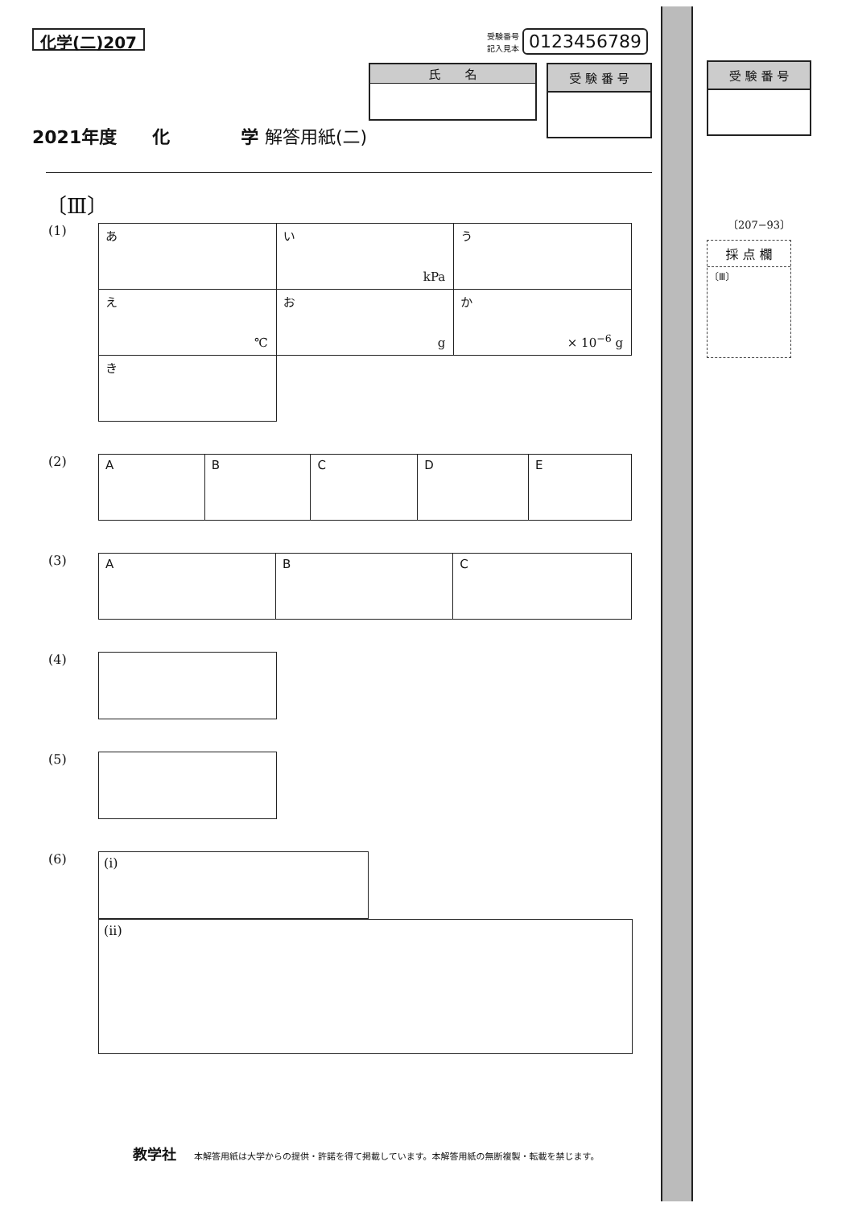化学(二)207
受験番号
記入見本 0123456789
氏　　名
受 験 番 号
2021年度　　化　　　　学 解答用紙(二)
〔Ⅲ〕
(1)
| あ | い kPa | う |
| え ℃ | お g | か × 10<sup>−6</sup> g |
| き | | |
(2)
| A | B | C | D | E |
(3)
| A | B | C |
(4)
(5)
(6)
(i)
(ii)
教学社　　本解答用紙は大学からの提供・許諾を得て掲載しています。本解答用紙の無断複製・転載を禁じます。
受 験 番 号
〔207−93〕
採 点 欄
〔Ⅲ〕